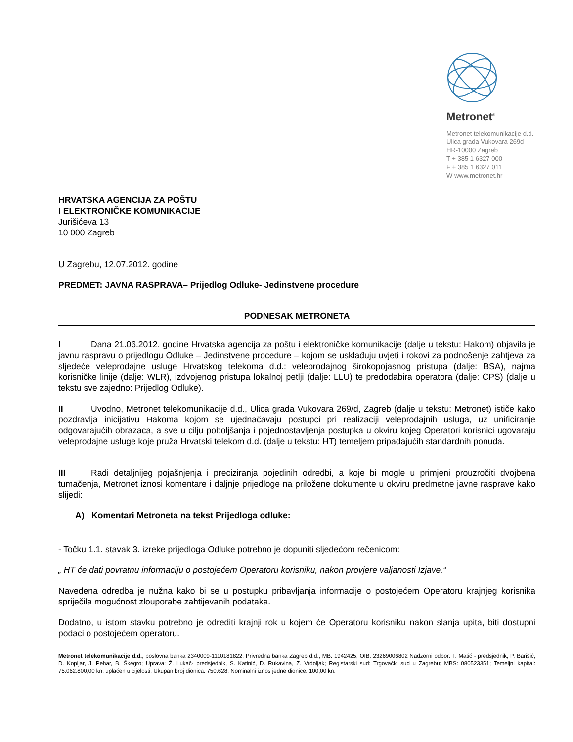Metronet<sup>®</sup>
Metronet telekomunikacije d.d.
Ulica grada Vukovara 269d
HR-10000 Zagreb
T + 385 1 6327 000
F + 385 1 6327 011
W www.metronet.hr
HRVATSKA AGENCIJA ZA POŠTU
I ELEKTRONIČKE KOMUNIKACIJE
Jurišićeva 13
10 000 Zagreb
U Zagrebu, 12.07.2012. godine
PREDMET: JAVNA RASPRAVA– Prijedlog Odluke- Jedinstvene procedure
PODNESAK METRONETA
I Dana 21.06.2012. godine Hrvatska agencija za poštu i elektroničke komunikacije (dalje u tekstu: Hakom) objavila je javnu raspravu o prijedlogu Odluke – Jedinstvene procedure – kojom se usklađuju uvjeti i rokovi za podnošenje zahtjeva za sljedeće veleprodajne usluge Hrvatskog telekoma d.d.: veleprodajnog širokopojasnog pristupa (dalje: BSA), najma korisničke linije (dalje: WLR), izdvojenog pristupa lokalnoj petlji (dalje: LLU) te predodabira operatora (dalje: CPS) (dalje u tekstu sve zajedno: Prijedlog Odluke).
II Uvodno, Metronet telekomunikacije d.d., Ulica grada Vukovara 269/d, Zagreb (dalje u tekstu: Metronet) ističe kako pozdravlja inicijativu Hakoma kojom se ujednačavaju postupci pri realizaciji veleprodajnih usluga, uz unificiranje odgovarajućih obrazaca, a sve u cilju poboljšanja i pojednostavljenja postupka u okviru kojeg Operatori korisnici ugovaraju veleprodajne usluge koje pruža Hrvatski telekom d.d. (dalje u tekstu: HT) temeljem pripadajućih standardnih ponuda.
III Radi detaljnijeg pojašnjenja i preciziranja pojedinih odredbi, a koje bi mogle u primjeni prouzročiti dvojbena tumačenja, Metronet iznosi komentare i daljnje prijedloge na priložene dokumente u okviru predmetne javne rasprave kako slijedi:
A) Komentari Metroneta na tekst Prijedloga odluke:
- Točku 1.1. stavak 3. izreke prijedloga Odluke potrebno je dopuniti sljedećom rečenicom:
„ HT će dati povratnu informaciju o postojećem Operatoru korisniku, nakon provjere valjanosti Izjave.“
Navedena odredba je nužna kako bi se u postupku pribavljanja informacije o postojećem Operatoru krajnjeg korisnika spriječila mogućnost zlouporabe zahtijevanih podataka.
Dodatno, u istom stavku potrebno je odrediti krajnji rok u kojem će Operatoru korisniku nakon slanja upita, biti dostupni podaci o postojećem operatoru.
Metronet telekomunikacije d.d., poslovna banka 2340009-1110181822; Privredna banka Zagreb d.d.; MB: 1942425; OIB: 23269006802 Nadzorni odbor: T. Matić - predsjednik, P. Barišić, D. Kopljar, J. Pehar, B. Škegro; Uprava: Ž. Lukač- predsjednik, S. Katinić, D. Rukavina, Z. Vrdoljak; Registarski sud: Trgovački sud u Zagrebu; MBS: 080523351; Temeljni kapital: 75.062.800,00 kn, uplaćen u cijelosti; Ukupan broj dionica: 750.628; Nominalni iznos jedne dionice: 100,00 kn.